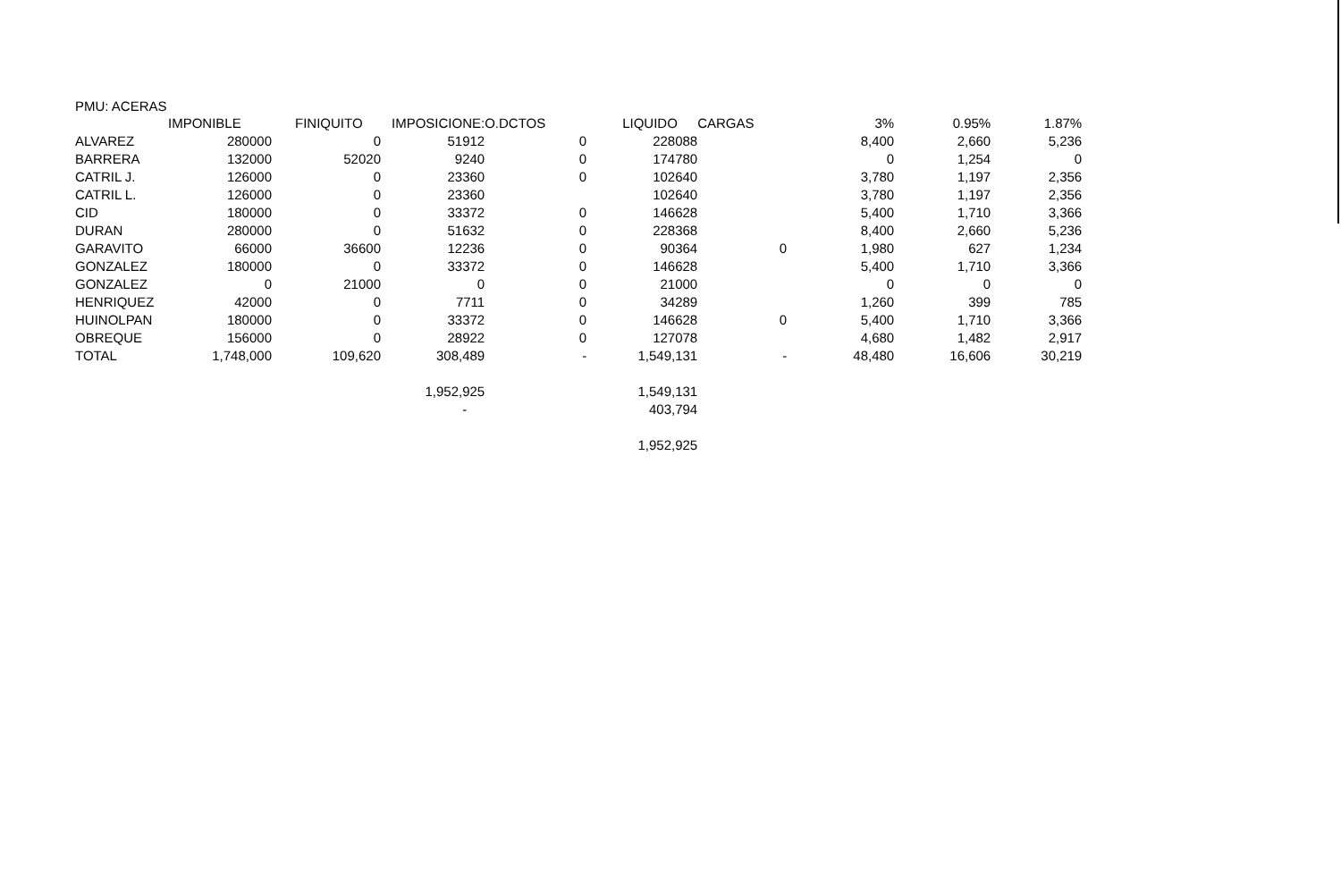PMU: ACERAS
| | IMPONIBLE | FINIQUITO | IMPOSICIONE: | O.DCTOS | LIQUIDO | CARGAS | 3% | 0.95% | 1.87% |
| --- | --- | --- | --- | --- | --- | --- | --- | --- | --- |
| ALVAREZ | 280000 | 0 | 51912 | 0 | 228088 | | 8,400 | 2,660 | 5,236 |
| BARRERA | 132000 | 52020 | 9240 | 0 | 174780 | | 0 | 1,254 | 0 |
| CATRIL J. | 126000 | 0 | 23360 | 0 | 102640 | | 3,780 | 1,197 | 2,356 |
| CATRIL L. | 126000 | 0 | 23360 | | 102640 | | 3,780 | 1,197 | 2,356 |
| CID | 180000 | 0 | 33372 | 0 | 146628 | | 5,400 | 1,710 | 3,366 |
| DURAN | 280000 | 0 | 51632 | 0 | 228368 | | 8,400 | 2,660 | 5,236 |
| GARAVITO | 66000 | 36600 | 12236 | 0 | 90364 | 0 | 1,980 | 627 | 1,234 |
| GONZALEZ | 180000 | 0 | 33372 | 0 | 146628 | | 5,400 | 1,710 | 3,366 |
| GONZALEZ | 0 | 21000 | 0 | 0 | 21000 | | 0 | 0 | 0 |
| HENRIQUEZ | 42000 | 0 | 7711 | 0 | 34289 | | 1,260 | 399 | 785 |
| HUINOLPAN | 180000 | 0 | 33372 | 0 | 146628 | 0 | 5,400 | 1,710 | 3,366 |
| OBREQUE | 156000 | 0 | 28922 | 0 | 127078 | | 4,680 | 1,482 | 2,917 |
| TOTAL | 1,748,000 | 109,620 | 308,489 | - | 1,549,131 | - | 48,480 | 16,606 | 30,219 |
| | | | 1,952,925 | | 1,549,131 | | | | |
| | | | - | | 403,794 | | | | |
| | | | | | 1,952,925 | | | | |